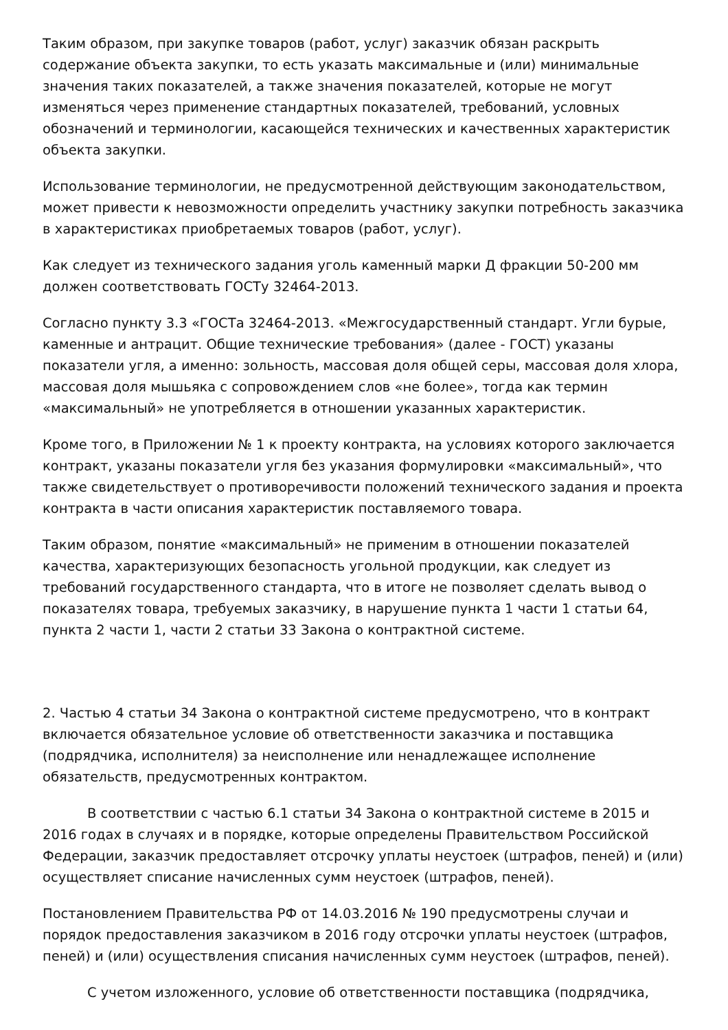Таким образом, при закупке товаров (работ, услуг) заказчик обязан раскрыть содержание объекта закупки, то есть указать максимальные и (или) минимальные значения таких показателей, а также значения показателей, которые не могут изменяться через применение стандартных показателей, требований, условных обозначений и терминологии, касающейся технических и качественных характеристик объекта закупки.
Использование терминологии, не предусмотренной действующим законодательством, может привести к невозможности определить участнику закупки потребность заказчика в характеристиках приобретаемых товаров (работ, услуг).
Как следует из технического задания уголь каменный марки Д фракции 50-200 мм должен соответствовать ГОСТу 32464-2013.
Согласно пункту 3.3 «ГОСТа 32464-2013. «Межгосударственный стандарт. Угли бурые, каменные и антрацит. Общие технические требования» (далее - ГОСТ) указаны показатели угля, а именно: зольность, массовая доля общей серы, массовая доля хлора, массовая доля мышьяка с сопровождением слов «не более», тогда как термин «максимальный» не употребляется в отношении указанных характеристик.
Кроме того, в Приложении № 1 к проекту контракта, на условиях которого заключается контракт, указаны показатели угля без указания формулировки «максимальный», что также свидетельствует о противоречивости положений технического задания и проекта контракта в части описания характеристик поставляемого товара.
Таким образом, понятие «максимальный» не применим в отношении показателей качества, характеризующих безопасность угольной продукции, как следует из требований государственного стандарта, что в итоге не позволяет сделать вывод о показателях товара, требуемых заказчику, в нарушение пункта 1 части 1 статьи 64, пункта 2 части 1, части 2 статьи 33 Закона о контрактной системе.
2. Частью 4 статьи 34 Закона о контрактной системе предусмотрено, что в контракт включается обязательное условие об ответственности заказчика и поставщика (подрядчика, исполнителя) за неисполнение или ненадлежащее исполнение обязательств, предусмотренных контрактом.
В соответствии с частью 6.1 статьи 34 Закона о контрактной системе в 2015 и 2016 годах в случаях и в порядке, которые определены Правительством Российской Федерации, заказчик предоставляет отсрочку уплаты неустоек (штрафов, пеней) и (или) осуществляет списание начисленных сумм неустоек (штрафов, пеней).
Постановлением Правительства РФ от 14.03.2016 № 190 предусмотрены случаи и порядок предоставления заказчиком в 2016 году отсрочки уплаты неустоек (штрафов, пеней) и (или) осуществления списания начисленных сумм неустоек (штрафов, пеней).
С учетом изложенного, условие об ответственности поставщика (подрядчика,